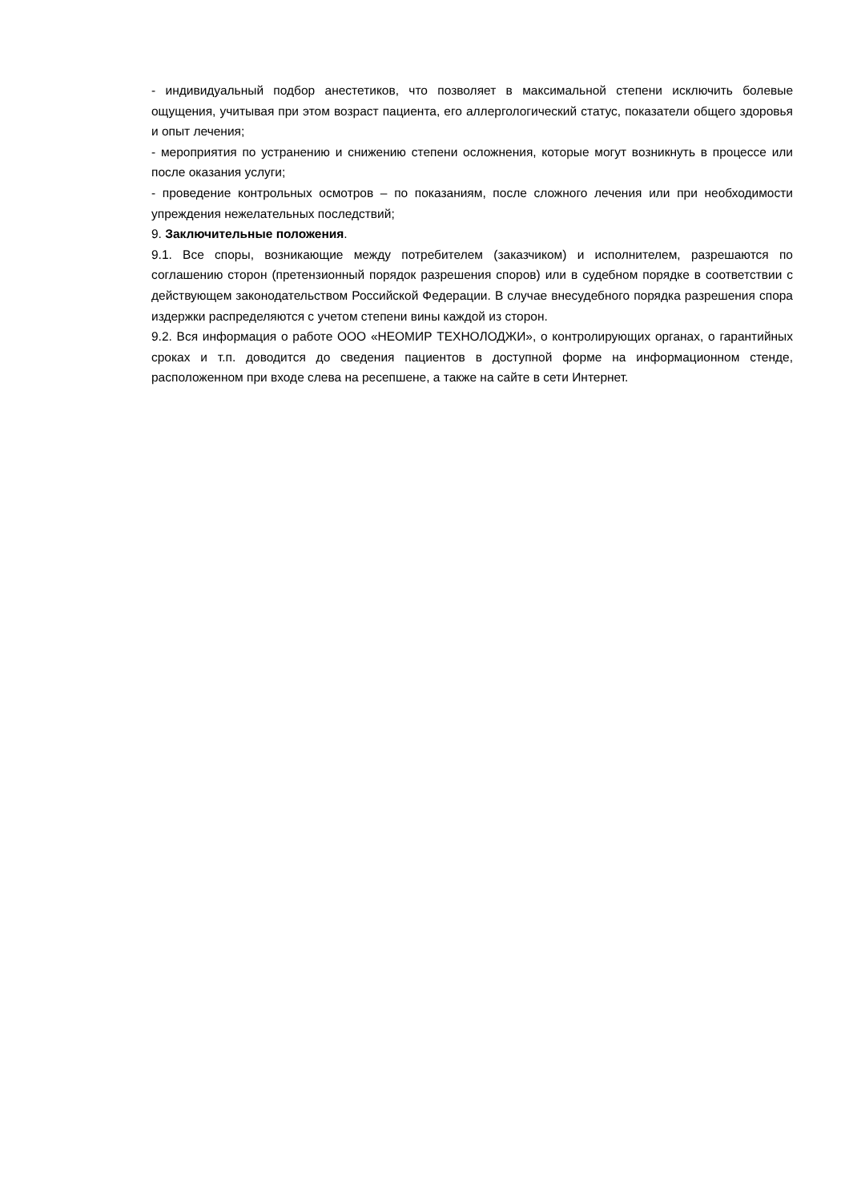- индивидуальный подбор анестетиков, что позволяет в максимальной степени исключить болевые ощущения, учитывая при этом возраст пациента, его аллергологический статус, показатели общего здоровья и опыт лечения;
- мероприятия по устранению и снижению степени осложнения, которые могут возникнуть в процессе или после оказания услуги;
- проведение контрольных осмотров – по показаниям, после сложного лечения или при необходимости упреждения нежелательных последствий;
9. Заключительные положения.
9.1. Все споры, возникающие между потребителем (заказчиком) и исполнителем, разрешаются по соглашению сторон (претензионный порядок разрешения споров) или в судебном порядке в соответствии с действующем законодательством Российской Федерации. В случае внесудебного порядка разрешения спора издержки распределяются с учетом степени вины каждой из сторон.
9.2. Вся информация о работе ООО «НЕОМИР ТЕХНОЛОДЖИ», о контролирующих органах, о гарантийных сроках и т.п. доводится до сведения пациентов в доступной форме на информационном стенде, расположенном при входе слева на ресепшене, а также на сайте в сети Интернет.